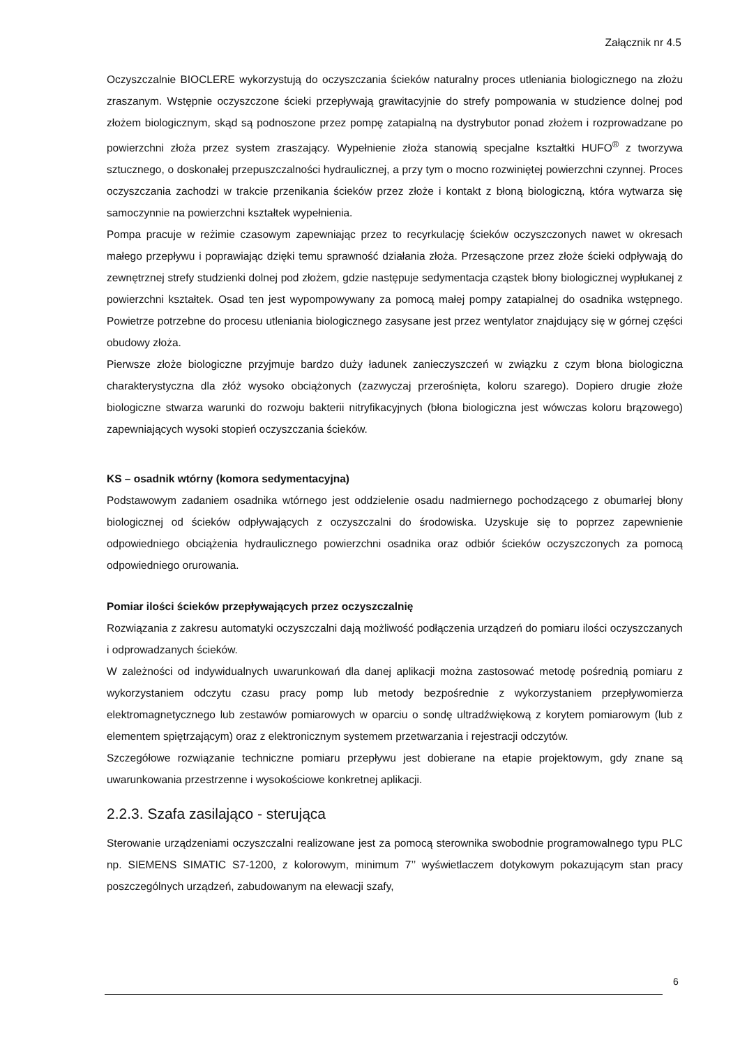Załącznik nr 4.5
Oczyszczalnie BIOCLERE wykorzystują do oczyszczania ścieków naturalny proces utleniania biologicznego na złożu zraszanym. Wstępnie oczyszczone ścieki przepływają grawitacyjnie do strefy pompowania w studzience dolnej pod złożem biologicznym, skąd są podnoszone przez pompę zatapialną na dystrybutor ponad złożem i rozprowadzane po powierzchni złoża przez system zraszający. Wypełnienie złoża stanowią specjalne kształtki HUFO<sup>®</sup> z tworzywa sztucznego, o doskonałej przepuszczalności hydraulicznej, a przy tym o mocno rozwiniętej powierzchni czynnej. Proces oczyszczania zachodzi w trakcie przenikania ścieków przez złoże i kontakt z błoną biologiczną, która wytwarza się samoczynnie na powierzchni kształtek wypełnienia.
Pompa pracuje w reżimie czasowym zapewniając przez to recyrkulację ścieków oczyszczonych nawet w okresach małego przepływu i poprawiając dzięki temu sprawność działania złoża. Przesączone przez złoże ścieki odpływają do zewnętrznej strefy studzienki dolnej pod złożem, gdzie następuje sedymentacja cząstek błony biologicznej wypłukanej z powierzchni kształtek. Osad ten jest wypompowywany za pomocą małej pompy zatapialnej do osadnika wstępnego. Powietrze potrzebne do procesu utleniania biologicznego zasysane jest przez wentylator znajdujący się w górnej części obudowy złoża.
Pierwsze złoże biologiczne przyjmuje bardzo duży ładunek zanieczyszczeń w związku z czym błona biologiczna charakterystyczna dla złóż wysoko obciążonych (zazwyczaj przerośnięta, koloru szarego). Dopiero drugie złoże biologiczne stwarza warunki do rozwoju bakterii nitryfikacyjnych (błona biologiczna jest wówczas koloru brązowego) zapewniających wysoki stopień oczyszczania ścieków.
KS – osadnik wtórny (komora sedymentacyjna)
Podstawowym zadaniem osadnika wtórnego jest oddzielenie osadu nadmiernego pochodzącego z obumarłej błony biologicznej od ścieków odpływających z oczyszczalni do środowiska. Uzyskuje się to poprzez zapewnienie odpowiedniego obciążenia hydraulicznego powierzchni osadnika oraz odbiór ścieków oczyszczonych za pomocą odpowiedniego orurowania.
Pomiar ilości ścieków przepływających przez oczyszczalnię
Rozwiązania z zakresu automatyki oczyszczalni dają możliwość podłączenia urządzeń do pomiaru ilości oczyszczanych i odprowadzanych ścieków.
W zależności od indywidualnych uwarunkowań dla danej aplikacji można zastosować metodę pośrednią pomiaru z wykorzystaniem odczytu czasu pracy pomp lub metody bezpośrednie z wykorzystaniem przepływomierza elektromagnetycznego lub zestawów pomiarowych w oparciu o sondę ultradźwiękową z korytem pomiarowym (lub z elementem spiętrzającym) oraz z elektronicznym systemem przetwarzania i rejestracji odczytów.
Szczegółowe rozwiązanie techniczne pomiaru przepływu jest dobierane na etapie projektowym, gdy znane są uwarunkowania przestrzenne i wysokościowe konkretnej aplikacji.
2.2.3. Szafa zasilająco - sterująca
Sterowanie urządzeniami oczyszczalni realizowane jest za pomocą sterownika swobodnie programowalnego typu PLC np. SIEMENS SIMATIC S7-1200, z kolorowym, minimum 7’’ wyświetlaczem dotykowym pokazującym stan pracy poszczególnych urządzeń, zabudowanym na elewacji szafy,
6